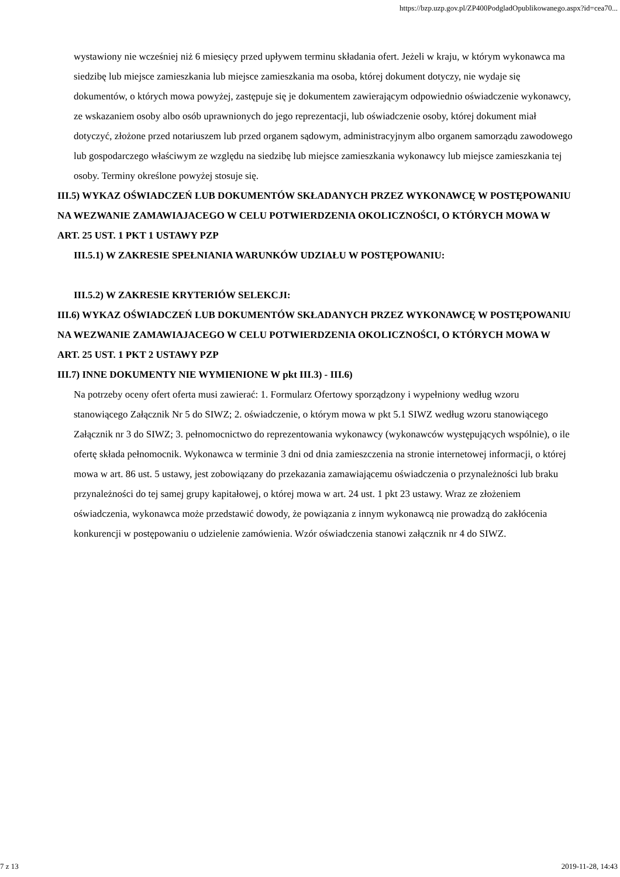https://bzp.uzp.gov.pl/ZP400PodgladOpublikowanego.aspx?id=cea70...
wystawiony nie wcześniej niż 6 miesięcy przed upływem terminu składania ofert. Jeżeli w kraju, w którym wykonawca ma siedzibę lub miejsce zamieszkania lub miejsce zamieszkania ma osoba, której dokument dotyczy, nie wydaje się dokumentów, o których mowa powyżej, zastępuje się je dokumentem zawierającym odpowiednio oświadczenie wykonawcy, ze wskazaniem osoby albo osób uprawnionych do jego reprezentacji, lub oświadczenie osoby, której dokument miał dotyczyć, złożone przed notariuszem lub przed organem sądowym, administracyjnym albo organem samorządu zawodowego lub gospodarczego właściwym ze względu na siedzibę lub miejsce zamieszkania wykonawcy lub miejsce zamieszkania tej osoby. Terminy określone powyżej stosuje się.
III.5) WYKAZ OŚWIADCZEŃ LUB DOKUMENTÓW SKŁADANYCH PRZEZ WYKONAWCĘ W POSTĘPOWANIU NA WEZWANIE ZAMAWIAJACEGO W CELU POTWIERDZENIA OKOLICZNOŚCI, O KTÓRYCH MOWA W ART. 25 UST. 1 PKT 1 USTAWY PZP
III.5.1) W ZAKRESIE SPEŁNIANIA WARUNKÓW UDZIAŁU W POSTĘPOWANIU:
III.5.2) W ZAKRESIE KRYTERIÓW SELEKCJI:
III.6) WYKAZ OŚWIADCZEŃ LUB DOKUMENTÓW SKŁADANYCH PRZEZ WYKONAWCĘ W POSTĘPOWANIU NA WEZWANIE ZAMAWIAJACEGO W CELU POTWIERDZENIA OKOLICZNOŚCI, O KTÓRYCH MOWA W ART. 25 UST. 1 PKT 2 USTAWY PZP
III.7) INNE DOKUMENTY NIE WYMIENIONE W pkt III.3) - III.6)
Na potrzeby oceny ofert oferta musi zawierać: 1. Formularz Ofertowy sporządzony i wypełniony według wzoru stanowiącego Załącznik Nr 5 do SIWZ; 2. oświadczenie, o którym mowa w pkt 5.1 SIWZ według wzoru stanowiącego Załącznik nr 3 do SIWZ; 3. pełnomocnictwo do reprezentowania wykonawcy (wykonawców występujących wspólnie), o ile ofertę składa pełnomocnik. Wykonawca w terminie 3 dni od dnia zamieszczenia na stronie internetowej informacji, o której mowa w art. 86 ust. 5 ustawy, jest zobowiązany do przekazania zamawiającemu oświadczenia o przynależności lub braku przynależności do tej samej grupy kapitałowej, o której mowa w art. 24 ust. 1 pkt 23 ustawy. Wraz ze złożeniem oświadczenia, wykonawca może przedstawić dowody, że powiązania z innym wykonawcą nie prowadzą do zakłócenia konkurencji w postępowaniu o udzielenie zamówienia. Wzór oświadczenia stanowi załącznik nr 4 do SIWZ.
7 z 13 2019-11-28, 14:43